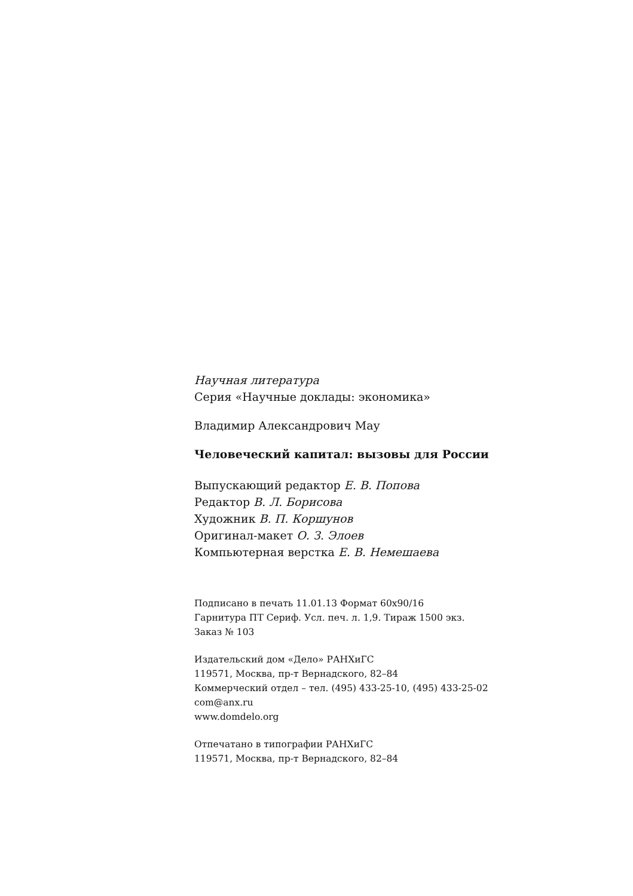Научная литература
Серия «Научные доклады: экономика»
Владимир Александрович Мау
Человеческий капитал: вызовы для России
Выпускающий редактор Е. В. Попова
Редактор В. Л. Борисова
Художник В. П. Коршунов
Оригинал-макет О. З. Элоев
Компьютерная верстка Е. В. Немешаева
Подписано в печать 11.01.13 Формат 60x90/16
Гарнитура ПТ Сериф. Усл. печ. л. 1,9. Тираж 1500 экз.
Заказ № 103
Издательский дом «Дело» РАНХиГС
119571, Москва, пр-т Вернадского, 82–84
Коммерческий отдел – тел. (495) 433-25-10, (495) 433-25-02
com@anx.ru
www.domdelo.org
Отпечатано в типографии РАНХиГС
119571, Москва, пр-т Вернадского, 82–84